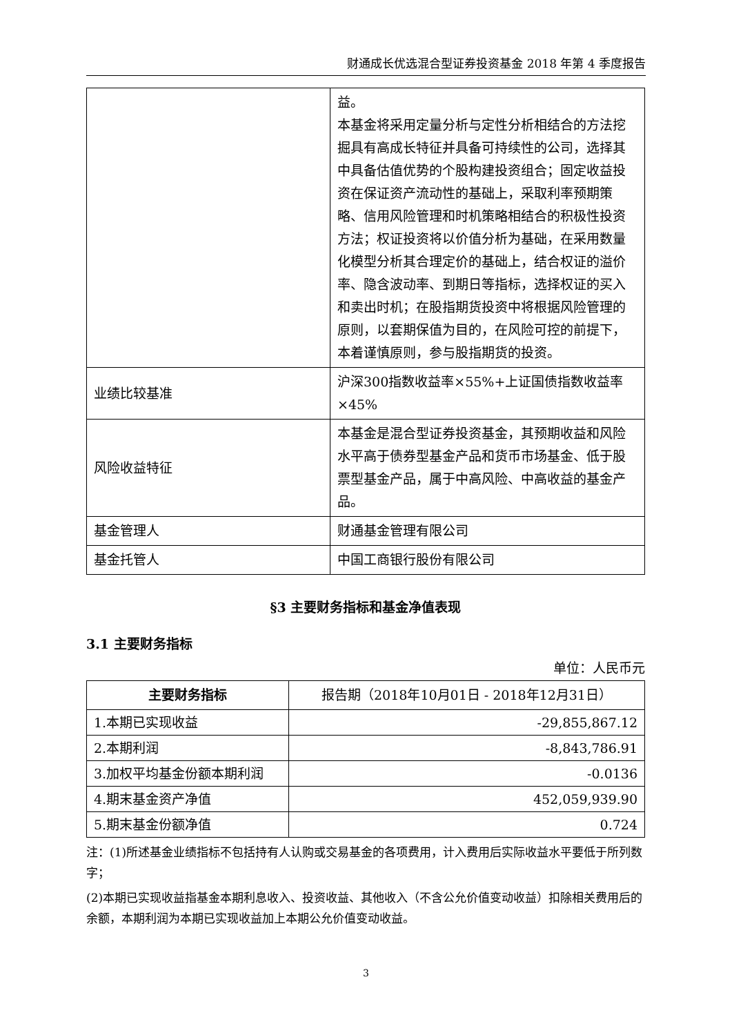财通成长优选混合型证券投资基金 2018 年第 4 季度报告
| | 益。 本基金将采用定量分析与定性分析相结合的方法挖掘具有高成长特征并具备可持续性的公司，选择其中具备估值优势的个股构建投资组合；固定收益投资在保证资产流动性的基础上，采取利率预期策略、信用风险管理和时机策略相结合的积极性投资方法；权证投资将以价值分析为基础，在采用数量化模型分析其合理定价的基础上，结合权证的溢价率、隐含波动率、到期日等指标，选择权证的买入和卖出时机；在股指期货投资中将根据风险管理的原则，以套期保值为目的，在风险可控的前提下，本着谨慎原则，参与股指期货的投资。 |
| 业绩比较基准 | 沪深300指数收益率×55%+上证国债指数收益率×45% |
| 风险收益特征 | 本基金是混合型证券投资基金，其预期收益和风险水平高于债券型基金产品和货币市场基金、低于股票型基金产品，属于中高风险、中高收益的基金产品。 |
| 基金管理人 | 财通基金管理有限公司 |
| 基金托管人 | 中国工商银行股份有限公司 |
§3 主要财务指标和基金净值表现
3.1 主要财务指标
单位：人民币元
| 主要财务指标 | 报告期（2018年10月01日 - 2018年12月31日） |
| --- | --- |
| 1.本期已实现收益 | -29,855,867.12 |
| 2.本期利润 | -8,843,786.91 |
| 3.加权平均基金份额本期利润 | -0.0136 |
| 4.期末基金资产净值 | 452,059,939.90 |
| 5.期末基金份额净值 | 0.724 |
注：(1)所述基金业绩指标不包括持有人认购或交易基金的各项费用，计入费用后实际收益水平要低于所列数字；
(2)本期已实现收益指基金本期利息收入、投资收益、其他收入（不含公允价值变动收益）扣除相关费用后的余额，本期利润为本期已实现收益加上本期公允价值变动收益。
3